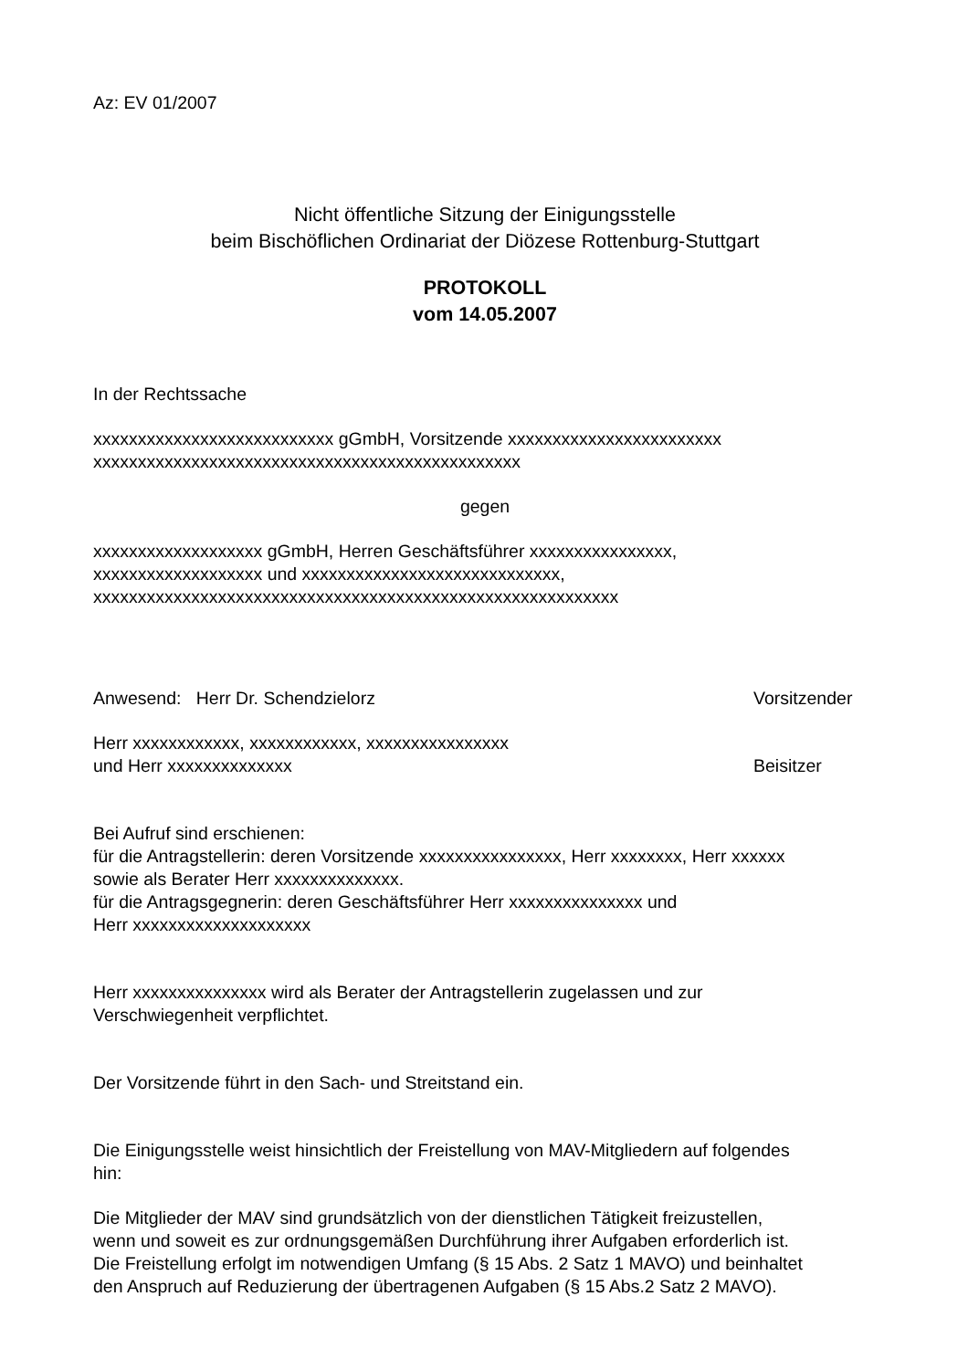Az: EV 01/2007
Nicht öffentliche Sitzung der Einigungsstelle
beim Bischöflichen Ordinariat der Diözese Rottenburg-Stuttgart
PROTOKOLL
vom 14.05.2007
In der Rechtssache
xxxxxxxxxxxxxxxxxxxxxxxxxxx gGmbH, Vorsitzende xxxxxxxxxxxxxxxxxxxxxxxx
xxxxxxxxxxxxxxxxxxxxxxxxxxxxxxxxxxxxxxxxxxxxxxxx
gegen
xxxxxxxxxxxxxxxxxxx gGmbH, Herren Geschäftsführer xxxxxxxxxxxxxxxx,
xxxxxxxxxxxxxxxxxxx und xxxxxxxxxxxxxxxxxxxxxxxxxxxxx,
xxxxxxxxxxxxxxxxxxxxxxxxxxxxxxxxxxxxxxxxxxxxxxxxxxxxxxxxxxx
Anwesend: Herr Dr. Schendzielorz Vorsitzender
Herr xxxxxxxxxxxx, xxxxxxxxxxxx, xxxxxxxxxxxxxxxx
und Herr xxxxxxxxxxxxxx Beisitzer
Bei Aufruf sind erschienen:
für die Antragstellerin: deren Vorsitzende xxxxxxxxxxxxxxxx, Herr xxxxxxxx, Herr xxxxxx
sowie als Berater Herr xxxxxxxxxxxxxx.
für die Antragsgegnerin: deren Geschäftsführer Herr xxxxxxxxxxxxxxx und
Herr xxxxxxxxxxxxxxxxxxxx
Herr xxxxxxxxxxxxxxx wird als Berater der Antragstellerin zugelassen und zur
Verschwiegenheit verpflichtet.
Der Vorsitzende führt in den Sach- und Streitstand ein.
Die Einigungsstelle weist hinsichtlich der Freistellung von MAV-Mitgliedern auf folgendes
hin:
Die Mitglieder der MAV sind grundsätzlich von der dienstlichen Tätigkeit freizustellen,
wenn und soweit es zur ordnungsgemäßen Durchführung ihrer Aufgaben erforderlich ist.
Die Freistellung erfolgt im notwendigen Umfang (§ 15 Abs. 2 Satz 1 MAVO) und beinhaltet
den Anspruch auf Reduzierung der übertragenen Aufgaben (§ 15 Abs.2 Satz 2 MAVO).